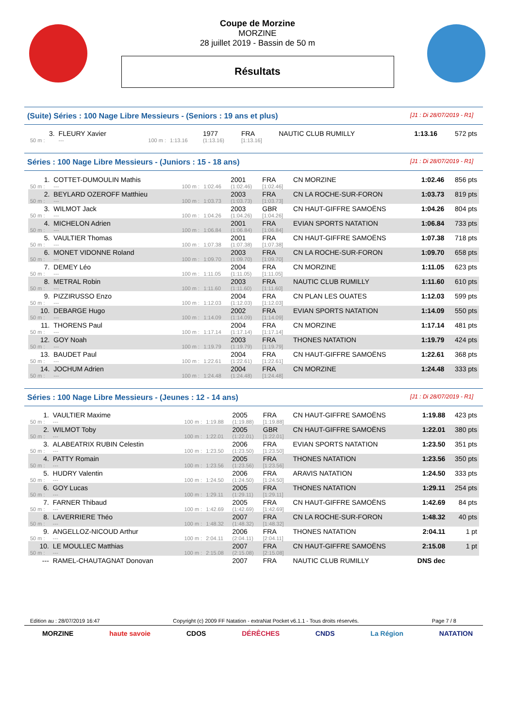Coupe de Morzine
MORZINE
28 juillet 2019 - Bassin de 50 m
Résultats
(Suite) Séries : 100 Nage Libre Messieurs - (Seniors : 19 ans et plus) [J1 : Di 28/07/2019 - R1]
| 3. | FLEURY Xavier | | | 1977 | FRA | NAUTIC CLUB RUMILLY | 1:13.16 | 572 pts |
| 50 m : | --- | 100 m : | 1:13.16 | (1:13.16) | [1:13.16] | | | |
Séries : 100 Nage Libre Messieurs - (Juniors : 15 - 18 ans) [J1 : Di 28/07/2019 - R1]
| 1. | COTTET-DUMOULIN Mathis | | | 2001 | FRA | CN MORZINE | 1:02.46 | 856 pts |
| 50 m : | --- | 100 m : | 1:02.46 | (1:02.46) | [1:02.46] | | | |
| 2. | BEYLARD OZEROFF Matthieu | | | 2003 | FRA | CN LA ROCHE-SUR-FORON | 1:03.73 | 819 pts |
| 50 m : | --- | 100 m : | 1:03.73 | (1:03.73) | [1:03.73] | | | |
| 3. | WILMOT Jack | | | 2003 | GBR | CN HAUT-GIFFRE SAMOËNS | 1:04.26 | 804 pts |
| 50 m : | --- | 100 m : | 1:04.26 | (1:04.26) | [1:04.26] | | | |
| 4. | MICHELON Adrien | | | 2001 | FRA | EVIAN SPORTS NATATION | 1:06.84 | 733 pts |
| 50 m : | --- | 100 m : | 1:06.84 | (1:06.84) | [1:06.84] | | | |
| 5. | VAULTIER Thomas | | | 2001 | FRA | CN HAUT-GIFFRE SAMOËNS | 1:07.38 | 718 pts |
| 50 m : | --- | 100 m : | 1:07.38 | (1:07.38) | [1:07.38] | | | |
| 6. | MONET VIDONNE Roland | | | 2003 | FRA | CN LA ROCHE-SUR-FORON | 1:09.70 | 658 pts |
| 50 m : | --- | 100 m : | 1:09.70 | (1:09.70) | [1:09.70] | | | |
| 7. | DEMEY Léo | | | 2004 | FRA | CN MORZINE | 1:11.05 | 623 pts |
| 50 m : | --- | 100 m : | 1:11.05 | (1:11.05) | [1:11.05] | | | |
| 8. | METRAL Robin | | | 2003 | FRA | NAUTIC CLUB RUMILLY | 1:11.60 | 610 pts |
| 50 m : | --- | 100 m : | 1:11.60 | (1:11.60) | [1:11.60] | | | |
| 9. | PIZZIRUSSO Enzo | | | 2004 | FRA | CN PLAN LES OUATES | 1:12.03 | 599 pts |
| 50 m : | --- | 100 m : | 1:12.03 | (1:12.03) | [1:12.03] | | | |
| 10. | DEBARGE Hugo | | | 2002 | FRA | EVIAN SPORTS NATATION | 1:14.09 | 550 pts |
| 50 m : | --- | 100 m : | 1:14.09 | (1:14.09) | [1:14.09] | | | |
| 11. | THORENS Paul | | | 2004 | FRA | CN MORZINE | 1:17.14 | 481 pts |
| 50 m : | --- | 100 m : | 1:17.14 | (1:17.14) | [1:17.14] | | | |
| 12. | GOY Noah | | | 2003 | FRA | THONES NATATION | 1:19.79 | 424 pts |
| 50 m : | --- | 100 m : | 1:19.79 | (1:19.79) | [1:19.79] | | | |
| 13. | BAUDET Paul | | | 2004 | FRA | CN HAUT-GIFFRE SAMOËNS | 1:22.61 | 368 pts |
| 50 m : | --- | 100 m : | 1:22.61 | (1:22.61) | [1:22.61] | | | |
| 14. | JOCHUM Adrien | | | 2004 | FRA | CN MORZINE | 1:24.48 | 333 pts |
| 50 m : | --- | 100 m : | 1:24.48 | (1:24.48) | [1:24.48] | | | |
Séries : 100 Nage Libre Messieurs - (Jeunes : 12 - 14 ans) [J1 : Di 28/07/2019 - R1]
| 1. | VAULTIER Maxime | | | 2005 | FRA | CN HAUT-GIFFRE SAMOËNS | 1:19.88 | 423 pts |
| 50 m : | --- | 100 m : | 1:19.88 | (1:19.88) | [1:19.88] | | | |
| 2. | WILMOT Toby | | | 2005 | GBR | CN HAUT-GIFFRE SAMOËNS | 1:22.01 | 380 pts |
| 50 m : | --- | 100 m : | 1:22.01 | (1:22.01) | [1:22.01] | | | |
| 3. | ALABEATRIX RUBIN Celestin | | | 2006 | FRA | EVIAN SPORTS NATATION | 1:23.50 | 351 pts |
| 50 m : | --- | 100 m : | 1:23.50 | (1:23.50) | [1:23.50] | | | |
| 4. | PATTY Romain | | | 2005 | FRA | THONES NATATION | 1:23.56 | 350 pts |
| 50 m : | --- | 100 m : | 1:23.56 | (1:23.56) | [1:23.56] | | | |
| 5. | HUDRY Valentin | | | 2006 | FRA | ARAVIS NATATION | 1:24.50 | 333 pts |
| 50 m : | --- | 100 m : | 1:24.50 | (1:24.50) | [1:24.50] | | | |
| 6. | GOY Lucas | | | 2005 | FRA | THONES NATATION | 1:29.11 | 254 pts |
| 50 m : | --- | 100 m : | 1:29.11 | (1:29.11) | [1:29.11] | | | |
| 7. | FARNER Thibaud | | | 2005 | FRA | CN HAUT-GIFFRE SAMOËNS | 1:42.69 | 84 pts |
| 50 m : | --- | 100 m : | 1:42.69 | (1:42.69) | [1:42.69] | | | |
| 8. | LAVERRIERE Théo | | | 2007 | FRA | CN LA ROCHE-SUR-FORON | 1:48.32 | 40 pts |
| 50 m : | --- | 100 m : | 1:48.32 | (1:48.32) | [1:48.32] | | | |
| 9. | ANGELLOZ-NICOUD Arthur | | | 2006 | FRA | THONES NATATION | 2:04.11 | 1 pt |
| 50 m : | --- | 100 m : | 2:04.11 | (2:04.11) | [2:04.11] | | | |
| 10. | LE MOULLEC Matthias | | | 2007 | FRA | CN HAUT-GIFFRE SAMOËNS | 2:15.08 | 1 pt |
| 50 m : | --- | 100 m : | 2:15.08 | (2:15.08) | [2:15.08] | | | |
| --- | RAMEL-CHAUTAGNAT Donovan | | | 2007 | FRA | NAUTIC CLUB RUMILLY | DNS dec | |
Edition au : 28/07/2019 16:47 Copyright (c) 2009 FF Natation - extraNat Pocket v6.1.1 - Tous droits réservés. Page 7 / 8
MORZINE haute savoie CDOS DÉRÊCHES CNDS La Région NATATION